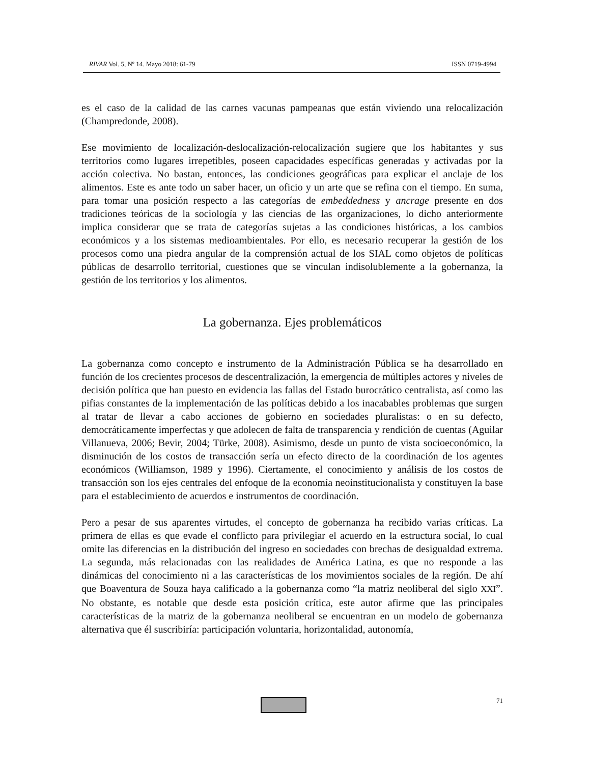RIVAR Vol. 5, Nº 14. Mayo 2018: 61-79 ISSN 0719-4994
es el caso de la calidad de las carnes vacunas pampeanas que están viviendo una relocalización (Champredonde, 2008).
Ese movimiento de localización-deslocalización-relocalización sugiere que los habitantes y sus territorios como lugares irrepetibles, poseen capacidades específicas generadas y activadas por la acción colectiva. No bastan, entonces, las condiciones geográficas para explicar el anclaje de los alimentos. Este es ante todo un saber hacer, un oficio y un arte que se refina con el tiempo. En suma, para tomar una posición respecto a las categorías de embeddedness y ancrage presente en dos tradiciones teóricas de la sociología y las ciencias de las organizaciones, lo dicho anteriormente implica considerar que se trata de categorías sujetas a las condiciones históricas, a los cambios económicos y a los sistemas medioambientales. Por ello, es necesario recuperar la gestión de los procesos como una piedra angular de la comprensión actual de los SIAL como objetos de políticas públicas de desarrollo territorial, cuestiones que se vinculan indisolublemente a la gobernanza, la gestión de los territorios y los alimentos.
La gobernanza. Ejes problemáticos
La gobernanza como concepto e instrumento de la Administración Pública se ha desarrollado en función de los crecientes procesos de descentralización, la emergencia de múltiples actores y niveles de decisión política que han puesto en evidencia las fallas del Estado burocrático centralista, así como las pifias constantes de la implementación de las políticas debido a los inacabables problemas que surgen al tratar de llevar a cabo acciones de gobierno en sociedades pluralistas: o en su defecto, democráticamente imperfectas y que adolecen de falta de transparencia y rendición de cuentas (Aguilar Villanueva, 2006; Bevir, 2004; Türke, 2008). Asimismo, desde un punto de vista socioeconómico, la disminución de los costos de transacción sería un efecto directo de la coordinación de los agentes económicos (Williamson, 1989 y 1996). Ciertamente, el conocimiento y análisis de los costos de transacción son los ejes centrales del enfoque de la economía neoinstitucionalista y constituyen la base para el establecimiento de acuerdos e instrumentos de coordinación.
Pero a pesar de sus aparentes virtudes, el concepto de gobernanza ha recibido varias críticas. La primera de ellas es que evade el conflicto para privilegiar el acuerdo en la estructura social, lo cual omite las diferencias en la distribución del ingreso en sociedades con brechas de desigualdad extrema. La segunda, más relacionadas con las realidades de América Latina, es que no responde a las dinámicas del conocimiento ni a las características de los movimientos sociales de la región. De ahí que Boaventura de Souza haya calificado a la gobernanza como “la matriz neoliberal del siglo XXI”. No obstante, es notable que desde esta posición crítica, este autor afirme que las principales características de la matriz de la gobernanza neoliberal se encuentran en un modelo de gobernanza alternativa que él suscribiría: participación voluntaria, horizontalidad, autonomía,
71